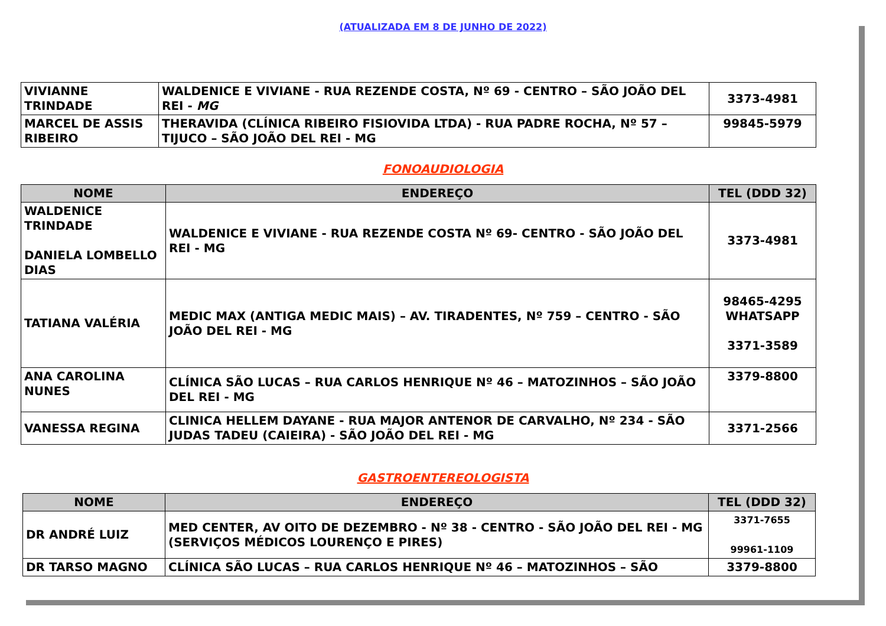(ATUALIZADA EM 8 DE JUNHO DE 2022)
| VIVIANNE TRINDADE | WALDENICE E VIVIANE - RUA REZENDE COSTA, Nº 69 - CENTRO – SÃO JOÃO DEL REI - MG | 3373-4981 |
| MARCEL DE ASSIS RIBEIRO | THERAVIDA (CLÍNICA RIBEIRO FISIOVIDA LTDA) - RUA PADRE ROCHA, Nº 57 – TIJUCO – SÃO JOÃO DEL REI - MG | 99845-5979 |
FONOAUDIOLOGIA
| NOME | ENDEREÇO | TEL (DDD 32) |
| --- | --- | --- |
| WALDENICE TRINDADE DANIELA LOMBELLO DIAS | WALDENICE E VIVIANE - RUA REZENDE COSTA Nº 69- CENTRO - SÃO JOÃO DEL REI - MG | 3373-4981 |
| TATIANA VALÉRIA | MEDIC MAX (ANTIGA MEDIC MAIS) – AV. TIRADENTES, Nº 759 – CENTRO - SÃO JOÃO DEL REI - MG | 98465-4295 WHATSAPP 3371-3589 |
| ANA CAROLINA NUNES | CLÍNICA SÃO LUCAS – RUA CARLOS HENRIQUE Nº 46 – MATOZINHOS – SÃO JOÃO DEL REI - MG | 3379-8800 |
| VANESSA REGINA | CLINICA HELLEM DAYANE - RUA MAJOR ANTENOR DE CARVALHO, Nº 234 - SÃO JUDAS TADEU (CAIEIRA) - SÃO JOÃO DEL REI - MG | 3371-2566 |
GASTROENTEREOLOGISTA
| NOME | ENDEREÇO | TEL (DDD 32) |
| --- | --- | --- |
| DR ANDRÉ LUIZ | MED CENTER, AV OITO DE DEZEMBRO - Nº 38 - CENTRO - SÃO JOÃO DEL REI - MG (SERVIÇOS MÉDICOS LOURENÇO E PIRES) | 3371-7655 99961-1109 |
| DR TARSO MAGNO | CLÍNICA SÃO LUCAS – RUA CARLOS HENRIQUE Nº 46 – MATOZINHOS – SÃO | 3379-8800 |